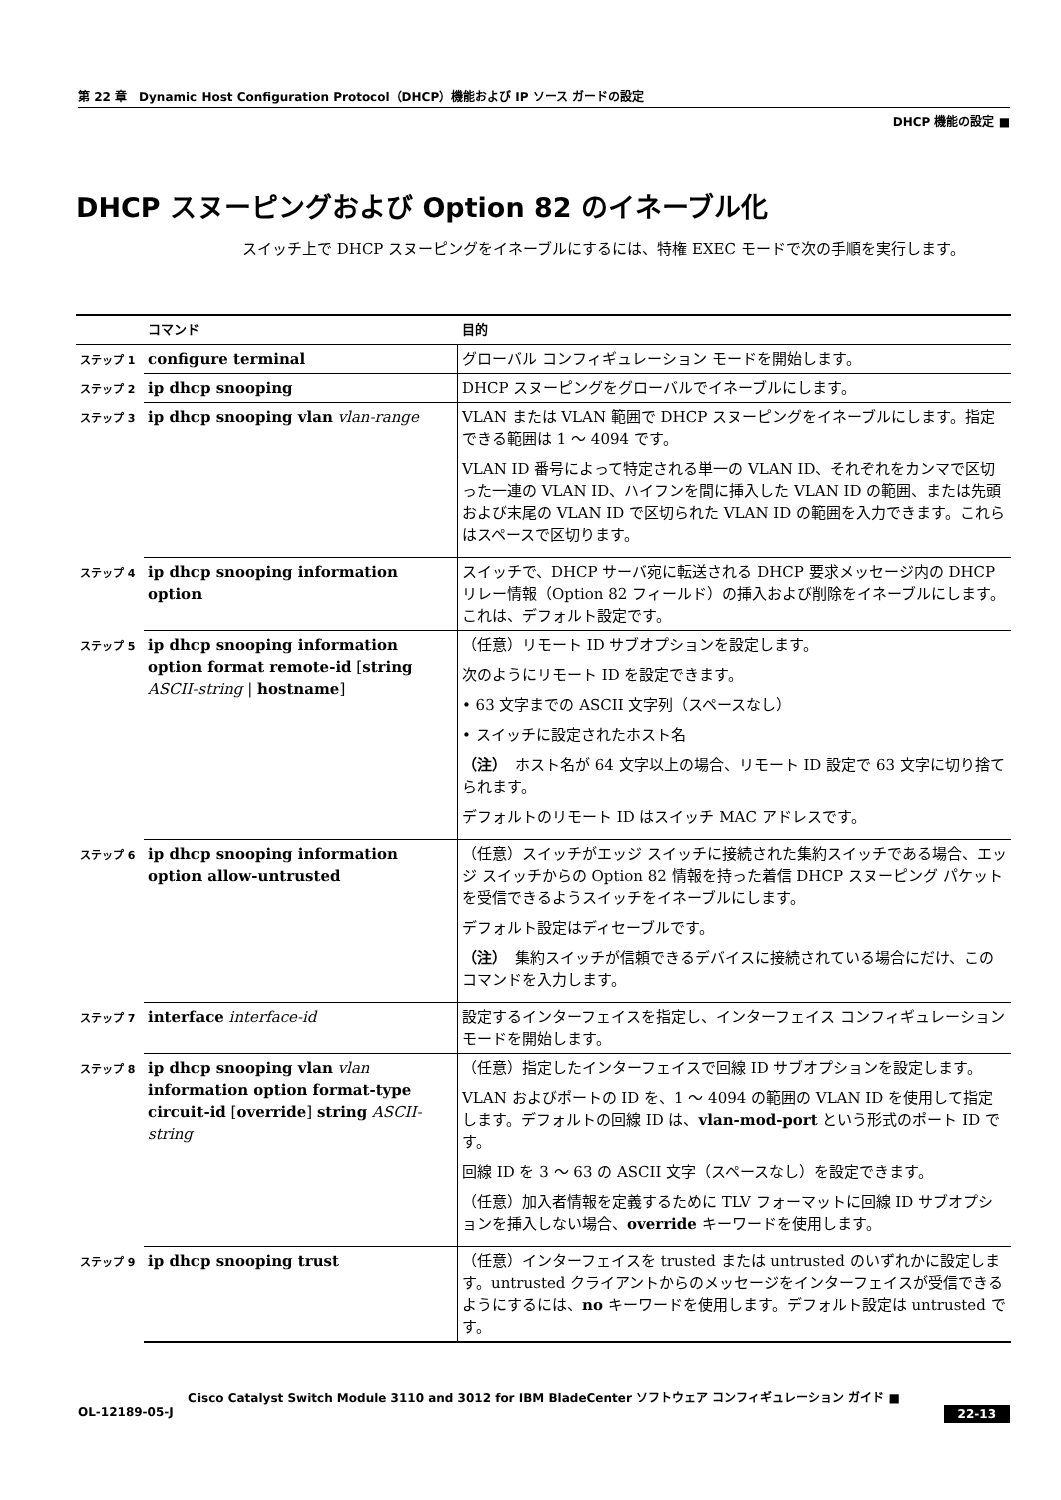第 22 章　Dynamic Host Configuration Protocol（DHCP）機能および IP ソース ガードの設定
DHCP 機能の設定 ■
DHCP スヌーピングおよび Option 82 のイネーブル化
スイッチ上で DHCP スヌーピングをイネーブルにするには、特権 EXEC モードで次の手順を実行します。
| | コマンド | 目的 |
| --- | --- | --- |
| ステップ 1 | configure terminal | グローバル コンフィギュレーション モードを開始します。 |
| ステップ 2 | ip dhcp snooping | DHCP スヌーピングをグローバルでイネーブルにします。 |
| ステップ 3 | ip dhcp snooping vlan vlan-range | VLAN または VLAN 範囲で DHCP スヌーピングをイネーブルにします。指定できる範囲は 1 ～ 4094 です。 VLAN ID 番号によって特定される単一の VLAN ID、それぞれをカンマで区切った一連の VLAN ID、ハイフンを間に挿入した VLAN ID の範囲、または先頭および末尾の VLAN ID で区切られた VLAN ID の範囲を入力できます。これらはスペースで区切ります。 |
| ステップ 4 | ip dhcp snooping information option | スイッチで、DHCP サーバ宛に転送される DHCP 要求メッセージ内の DHCP リレー情報（Option 82 フィールド）の挿入および削除をイネーブルにします。これは、デフォルト設定です。 |
| ステップ 5 | ip dhcp snooping information option format remote-id [ string ASCII-string / hostname ] | （任意）リモート ID サブオプションを設定します。 次のようにリモート ID を設定できます。 • 63 文字までの ASCII 文字列（スペースなし） • スイッチに設定されたホスト名 （注） ホスト名が 64 文字以上の場合、リモート ID 設定で 63 文字に切り捨てられます。 デフォルトのリモート ID はスイッチ MAC アドレスです。 |
| ステップ 6 | ip dhcp snooping information option allow-untrusted | （任意）スイッチがエッジ スイッチに接続された集約スイッチである場合、エッジ スイッチからの Option 82 情報を持った着信 DHCP スヌーピング パケットを受信できるようスイッチをイネーブルにします。 デフォルト設定はディセーブルです。 （注） 集約スイッチが信頼できるデバイスに接続されている場合にだけ、このコマンドを入力します。 |
| ステップ 7 | interface interface-id | 設定するインターフェイスを指定し、インターフェイス コンフィギュレーション モードを開始します。 |
| ステップ 8 | ip dhcp snooping vlan vlan information option format-type circuit-id [ override ] string ASCII-string | （任意）指定したインターフェイスで回線 ID サブオプションを設定します。 VLAN およびポートの ID を、1 ～ 4094 の範囲の VLAN ID を使用して指定します。デフォルトの回線 ID は、 vlan-mod-port という形式のポート ID です。 回線 ID を 3 ～ 63 の ASCII 文字（スペースなし）を設定できます。 （任意）加入者情報を定義するために TLV フォーマットに回線 ID サブオプションを挿入しない場合、 override キーワードを使用します。 |
| ステップ 9 | ip dhcp snooping trust | （任意）インターフェイスを trusted または untrusted のいずれかに設定します。untrusted クライアントからのメッセージをインターフェイスが受信できるようにするには、 no キーワードを使用します。デフォルト設定は untrusted です。 |
Cisco Catalyst Switch Module 3110 and 3012 for IBM BladeCenter ソフトウェア コンフィギュレーション ガイド ■
22-13 OL-12189-05-J